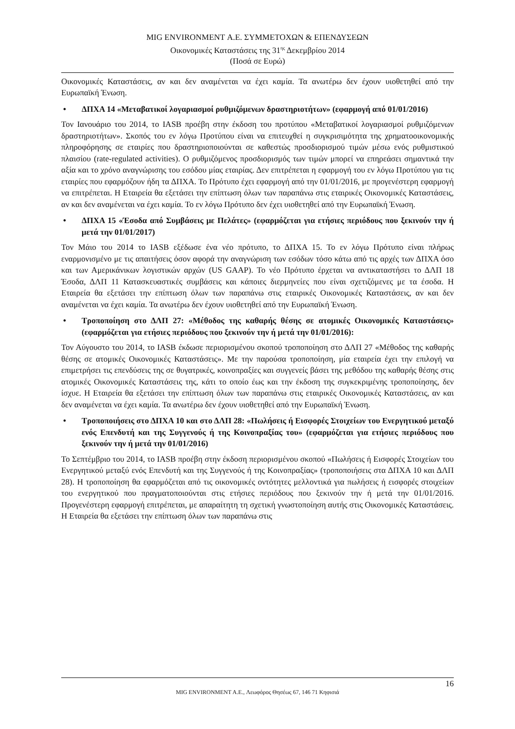MIG ENVIRONMENT Α.Ε. ΣΥΜΜΕΤΟΧΩΝ & ΕΠΕΝΔΥΣΕΩΝ
Οικονομικές Καταστάσεις της 31<sup>ης</sup> Δεκεμβρίου 2014
(Ποσά σε Ευρώ)
Οικονομικές Καταστάσεις, αν και δεν αναμένεται να έχει καμία. Τα ανωτέρω δεν έχουν υιοθετηθεί από την Ευρωπαϊκή Ένωση.
• ΔΠΧΑ 14 «Μεταβατικοί λογαριασμοί ρυθμιζόμενων δραστηριοτήτων» (εφαρμογή από 01/01/2016)
Τον Ιανουάριο του 2014, το IASB προέβη στην έκδοση του προτύπου «Μεταβατικοί λογαριασμοί ρυθμιζόμενων δραστηριοτήτων». Σκοπός του εν λόγω Προτύπου είναι να επιτευχθεί η συγκρισιμότητα της χρηματοοικονομικής πληροφόρησης σε εταιρίες που δραστηριοποιούνται σε καθεστώς προσδιορισμού τιμών μέσω ενός ρυθμιστικού πλαισίου (rate-regulated activities). Ο ρυθμιζόμενος προσδιορισμός των τιμών μπορεί να επηρεάσει σημαντικά την αξία και το χρόνο αναγνώρισης του εσόδου μίας εταιρίας. Δεν επιτρέπεται η εφαρμογή του εν λόγω Προτύπου για τις εταιρίες που εφαρμόζουν ήδη τα ΔΠΧΑ. Το Πρότυπο έχει εφαρμογή από την 01/01/2016, με προγενέστερη εφαρμογή να επιτρέπεται. Η Εταιρεία θα εξετάσει την επίπτωση όλων των παραπάνω στις εταιρικές Οικονομικές Καταστάσεις, αν και δεν αναμένεται να έχει καμία. Το εν λόγω Πρότυπο δεν έχει υιοθετηθεί από την Ευρωπαϊκή Ένωση.
• ΔΠΧΑ 15 «Έσοδα από Συμβάσεις με Πελάτες» (εφαρμόζεται για ετήσιες περιόδους που ξεκινούν την ή μετά την 01/01/2017)
Τον Μάιο του 2014 το IASB εξέδωσε ένα νέο πρότυπο, το ΔΠΧΑ 15. Το εν λόγω Πρότυπο είναι πλήρως εναρμονισμένο με τις απαιτήσεις όσον αφορά την αναγνώριση των εσόδων τόσο κάτω από τις αρχές των ΔΠΧΑ όσο και των Αμερικάνικων λογιστικών αρχών (US GAAP). Το νέο Πρότυπο έρχεται να αντικαταστήσει το ΔΛΠ 18 Έσοδα, ΔΛΠ 11 Κατασκευαστικές συμβάσεις και κάποιες διερμηνείες που είναι σχετιζόμενες με τα έσοδα. Η Εταιρεία θα εξετάσει την επίπτωση όλων των παραπάνω στις εταιρικές Οικονομικές Καταστάσεις, αν και δεν αναμένεται να έχει καμία. Τα ανωτέρω δεν έχουν υιοθετηθεί από την Ευρωπαϊκή Ένωση.
• Τροποποίηση στο ΔΛΠ 27: «Μέθοδος της καθαρής θέσης σε ατομικές Οικονομικές Καταστάσεις» (εφαρμόζεται για ετήσιες περιόδους που ξεκινούν την ή μετά την 01/01/2016):
Τον Αύγουστο του 2014, το IASB έκδωσε περιορισμένου σκοπού τροποποίηση στο ΔΛΠ 27 «Μέθοδος της καθαρής θέσης σε ατομικές Οικονομικές Καταστάσεις». Με την παρούσα τροποποίηση, μία εταιρεία έχει την επιλογή να επιμετρήσει τις επενδύσεις της σε θυγατρικές, κοινοπραξίες και συγγενείς βάσει της μεθόδου της καθαρής θέσης στις ατομικές Οικονομικές Καταστάσεις της, κάτι το οποίο έως και την έκδοση της συγκεκριμένης τροποποίησης, δεν ίσχυε. Η Εταιρεία θα εξετάσει την επίπτωση όλων των παραπάνω στις εταιρικές Οικονομικές Καταστάσεις, αν και δεν αναμένεται να έχει καμία. Τα ανωτέρω δεν έχουν υιοθετηθεί από την Ευρωπαϊκή Ένωση.
• Τροποποιήσεις στο ΔΠΧΑ 10 και στο ΔΛΠ 28: «Πωλήσεις ή Εισφορές Στοιχείων του Ενεργητικού μεταξύ ενός Επενδυτή και της Συγγενούς ή της Κοινοπραξίας του» (εφαρμόζεται για ετήσιες περιόδους που ξεκινούν την ή μετά την 01/01/2016)
Το Σεπτέμβριο του 2014, το IASB προέβη στην έκδοση περιορισμένου σκοπού «Πωλήσεις ή Εισφορές Στοιχείων του Ενεργητικού μεταξύ ενός Επενδυτή και της Συγγενούς ή της Κοινοπραξίας» (τροποποιήσεις στα ΔΠΧΑ 10 και ΔΛΠ 28). Η τροποποίηση θα εφαρμόζεται από τις οικονομικές οντότητες μελλοντικά για πωλήσεις ή εισφορές στοιχείων του ενεργητικού που πραγματοποιούνται στις ετήσιες περιόδους που ξεκινούν την ή μετά την 01/01/2016. Προγενέστερη εφαρμογή επιτρέπεται, με απαραίτητη τη σχετική γνωστοποίηση αυτής στις Οικονομικές Καταστάσεις. Η Εταιρεία θα εξετάσει την επίπτωση όλων των παραπάνω στις
16
MIG ENVIRONMENT A.E., Λεωφόρος Θησέως 67, 146 71 Κηφισιά